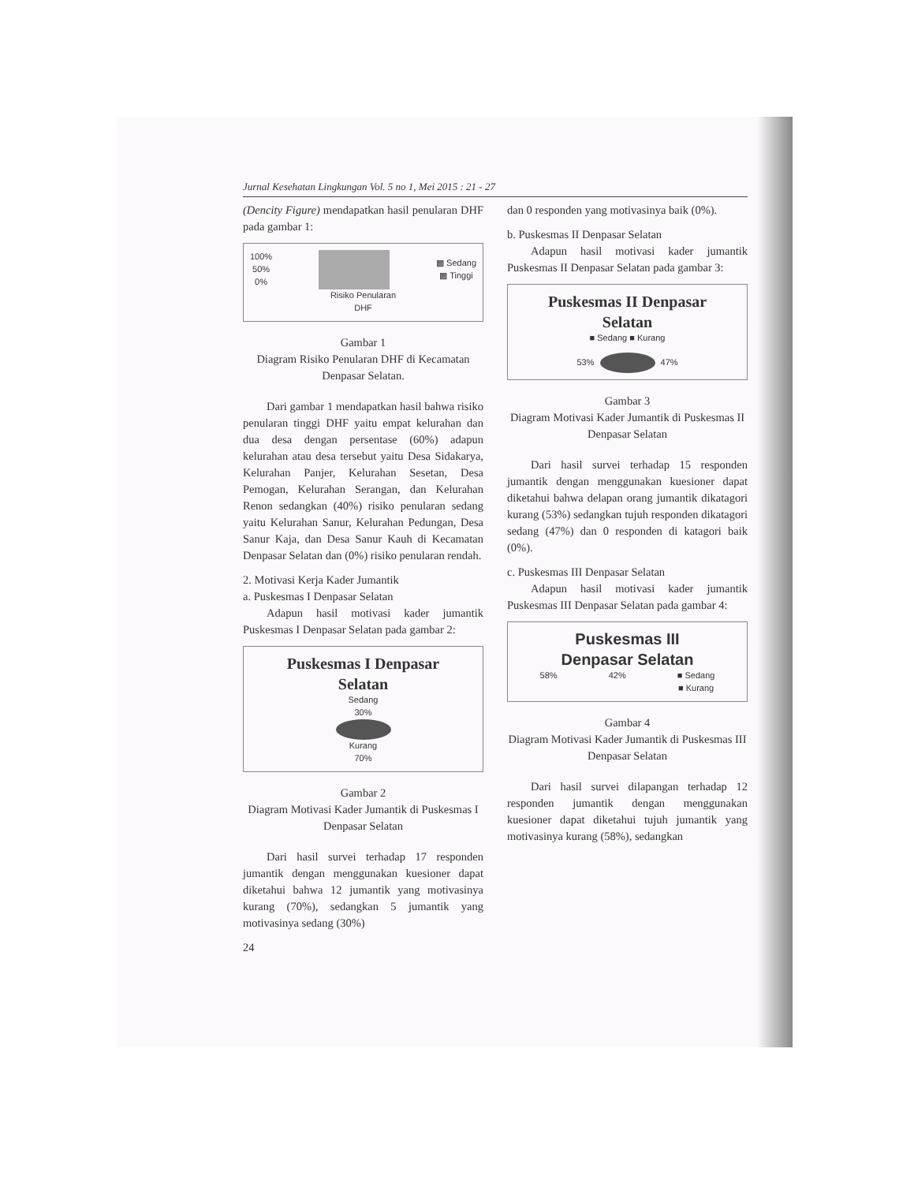Jurnal Kesehatan Lingkungan Vol. 5 no 1, Mei 2015 : 21 - 27
(Dencity Figure) mendapatkan hasil penularan DHF pada gambar 1:
100%
50%
0%
▩ Sedang
▩ Tinggi
Risiko Penularan
DHF
Gambar 1
Diagram Risiko Penularan DHF di Kecamatan Denpasar Selatan.
Dari gambar 1 mendapatkan hasil bahwa risiko penularan tinggi DHF yaitu empat kelurahan dan dua desa dengan persentase (60%) adapun kelurahan atau desa tersebut yaitu Desa Sidakarya, Kelurahan Panjer, Kelurahan Sesetan, Desa Pemogan, Kelurahan Serangan, dan Kelurahan Renon sedangkan (40%) risiko penularan sedang yaitu Kelurahan Sanur, Kelurahan Pedungan, Desa Sanur Kaja, dan Desa Sanur Kauh di Kecamatan Denpasar Selatan dan (0%) risiko penularan rendah.
2. Motivasi Kerja Kader Jumantik
a. Puskesmas I Denpasar Selatan
Adapun hasil motivasi kader jumantik Puskesmas I Denpasar Selatan pada gambar 2:
Puskesmas I Denpasar
Selatan
Sedang
30%
Kurang
70%
Gambar 2
Diagram Motivasi Kader Jumantik di Puskesmas I Denpasar Selatan
Dari hasil survei terhadap 17 responden jumantik dengan menggunakan kuesioner dapat diketahui bahwa 12 jumantik yang motivasinya kurang (70%), sedangkan 5 jumantik yang motivasinya sedang (30%)
24
dan 0 responden yang motivasinya baik (0%).
b. Puskesmas II Denpasar Selatan
Adapun hasil motivasi kader jumantik Puskesmas II Denpasar Selatan pada gambar 3:
Puskesmas II Denpasar
Selatan
■ Sedang ■ Kurang
53% 47%
Gambar 3
Diagram Motivasi Kader Jumantik di Puskesmas II Denpasar Selatan
Dari hasil survei terhadap 15 responden jumantik dengan menggunakan kuesioner dapat diketahui bahwa delapan orang jumantik dikatagori kurang (53%) sedangkan tujuh responden dikatagori sedang (47%) dan 0 responden di katagori baik (0%).
c. Puskesmas III Denpasar Selatan
Adapun hasil motivasi kader jumantik Puskesmas III Denpasar Selatan pada gambar 4:
Puskesmas III
Denpasar Selatan
58% 42% ■ Sedang
■ Kurang
Gambar 4
Diagram Motivasi Kader Jumantik di Puskesmas III Denpasar Selatan
Dari hasil survei dilapangan terhadap 12 responden jumantik dengan menggunakan kuesioner dapat diketahui tujuh jumantik yang motivasinya kurang (58%), sedangkan